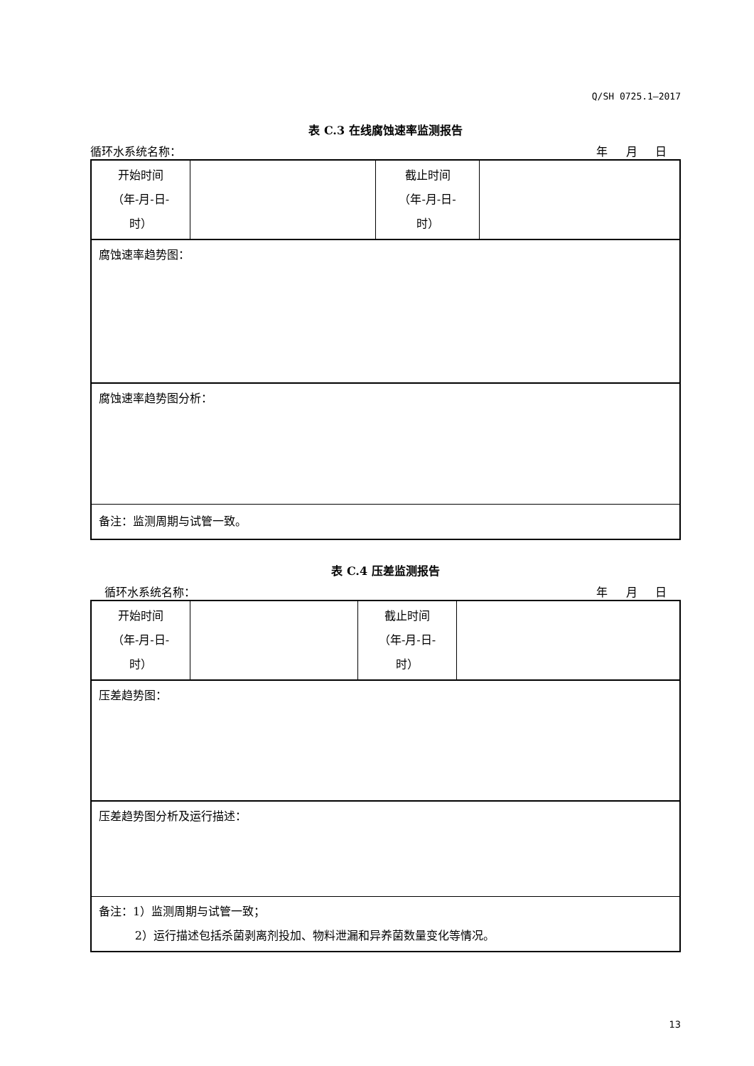Q/SH 0725.1—2017
表 C.3 在线腐蚀速率监测报告
循环水系统名称： 年 月 日
| 开始时间 （年-月-日- 时） | | 截止时间 （年-月-日- 时） | |
| 腐蚀速率趋势图： | | | |
| 腐蚀速率趋势图分析： | | | |
| 备注：监测周期与试管一致。 | | | |
表 C.4 压差监测报告
循环水系统名称： 年 月 日
| 开始时间 （年-月-日- 时） | | 截止时间 （年-月-日- 时） | |
| 压差趋势图： | | | |
| 压差趋势图分析及运行描述： | | | |
| 备注：1）监测周期与试管一致； 2）运行描述包括杀菌剥离剂投加、物料泄漏和异养菌数量变化等情况。 | | | |
13